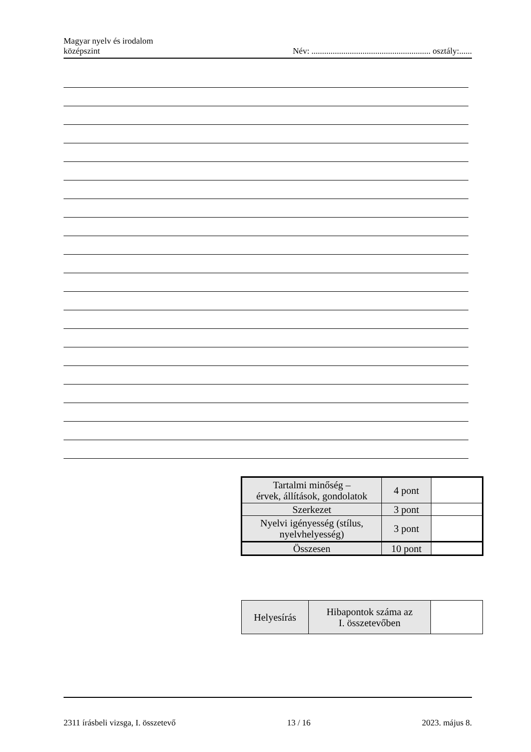Magyar nyelv és irodalom
középszint
Név: ........................................................ osztály:......
| Tartalmi minőség – érvek, állítások, gondolatok | 4 pont | |
| Szerkezet | 3 pont | |
| Nyelvi igényesség (stílus, nyelvhelyesség) | 3 pont | |
| Összesen | 10 pont | |
| Helyesírás | Hibapontok száma az I. összetevőben | |
2311 írásbeli vizsga, I. összetevő 13 / 16 2023. május 8.